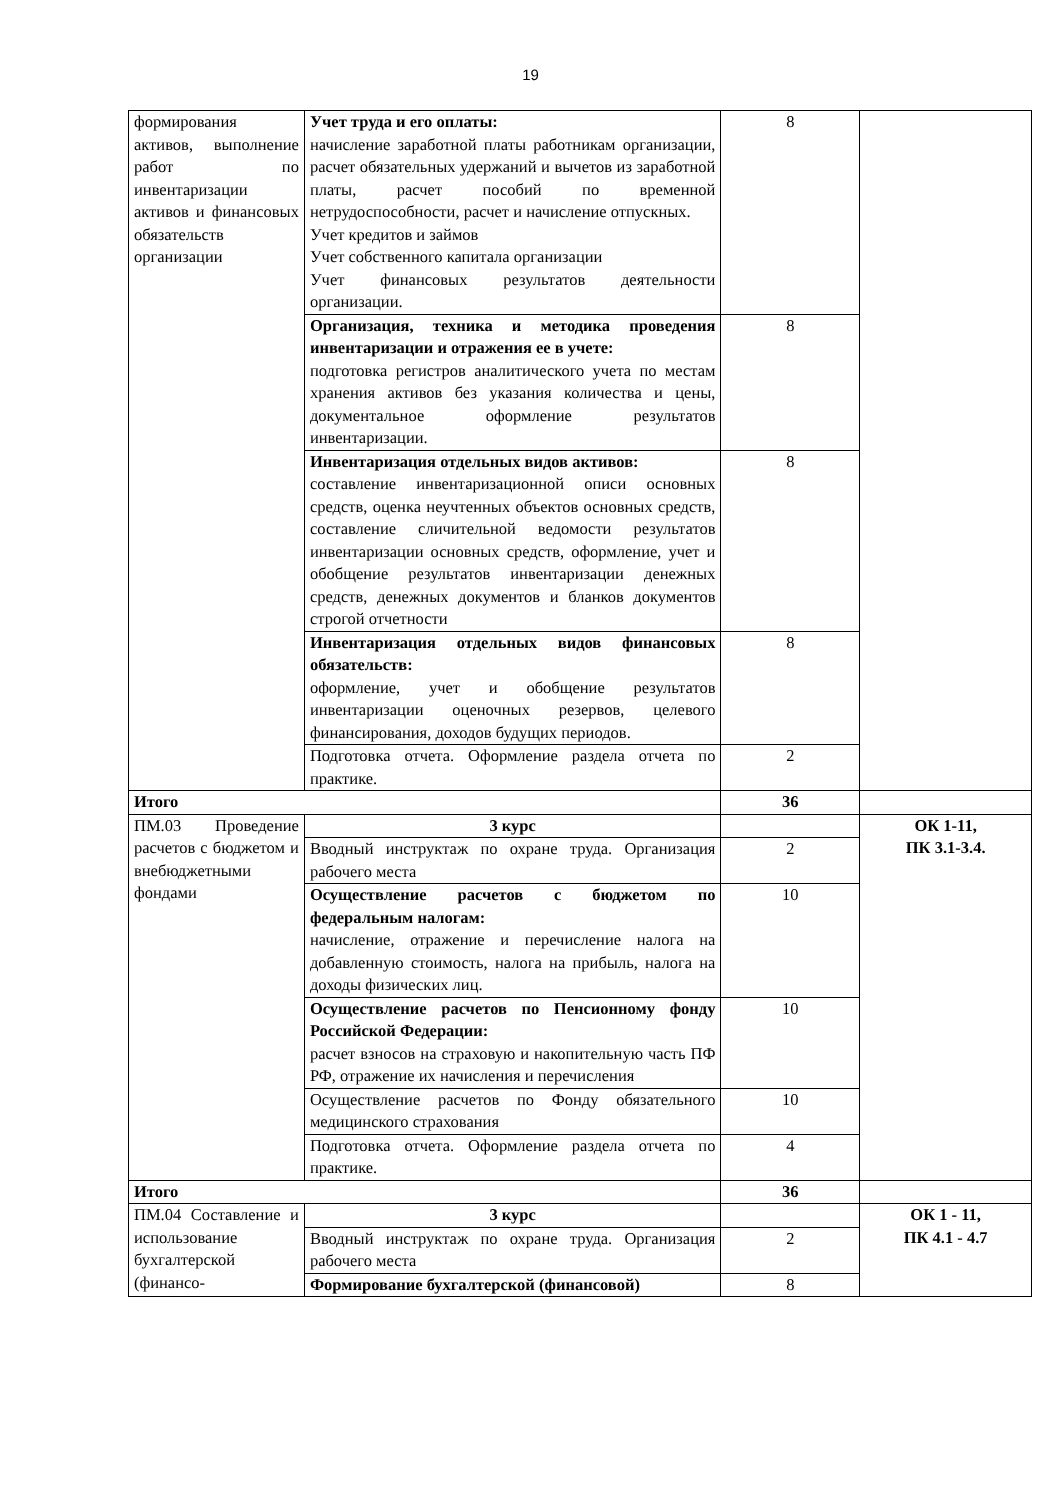19
| формирования активов, выполнение работ по инвентаризации активов и финансовых обязательств организации | Учет труда и его оплаты: начисление заработной платы работникам организации, расчет обязательных удержаний и вычетов из заработной платы, расчет пособий по временной нетрудоспособности, расчет и начисление отпускных. Учет кредитов и займов Учет собственного капитала организации Учет финансовых результатов деятельности организации. | 8 | |
| | Организация, техника и методика проведения инвентаризации и отражения ее в учете: подготовка регистров аналитического учета по местам хранения активов без указания количества и цены, документальное оформление результатов инвентаризации. | 8 | |
| | Инвентаризация отдельных видов активов: составление инвентаризационной описи основных средств, оценка неучтенных объектов основных средств, составление сличительной ведомости результатов инвентаризации основных средств, оформление, учет и обобщение результатов инвентаризации денежных средств, денежных документов и бланков документов строгой отчетности | 8 | |
| | Инвентаризация отдельных видов финансовых обязательств: оформление, учет и обобщение результатов инвентаризации оценочных резервов, целевого финансирования, доходов будущих периодов. | 8 | |
| | Подготовка отчета. Оформление раздела отчета по практике. | 2 | |
| Итого | | 36 | |
| ПМ.03 Проведение расчетов с бюджетом и внебюджетными фондами | 3 курс | | ОК 1-11, ПК 3.1-3.4. |
| | Вводный инструктаж по охране труда. Организация рабочего места | 2 | |
| | Осуществление расчетов с бюджетом по федеральным налогам: начисление, отражение и перечисление налога на добавленную стоимость, налога на прибыль, налога на доходы физических лиц. | 10 | |
| | Осуществление расчетов по Пенсионному фонду Российской Федерации: расчет взносов на страховую и накопительную часть ПФ РФ, отражение их начисления и перечисления | 10 | |
| | Осуществление расчетов по Фонду обязательного медицинского страхования | 10 | |
| | Подготовка отчета. Оформление раздела отчета по практике. | 4 | |
| Итого | | 36 | |
| ПМ.04 Составление и использование бухгалтерской (финансо- | 3 курс | | ОК 1 - 11, ПК 4.1 - 4.7 |
| | Вводный инструктаж по охране труда. Организация рабочего места | 2 | |
| | Формирование бухгалтерской (финансовой) | 8 | |